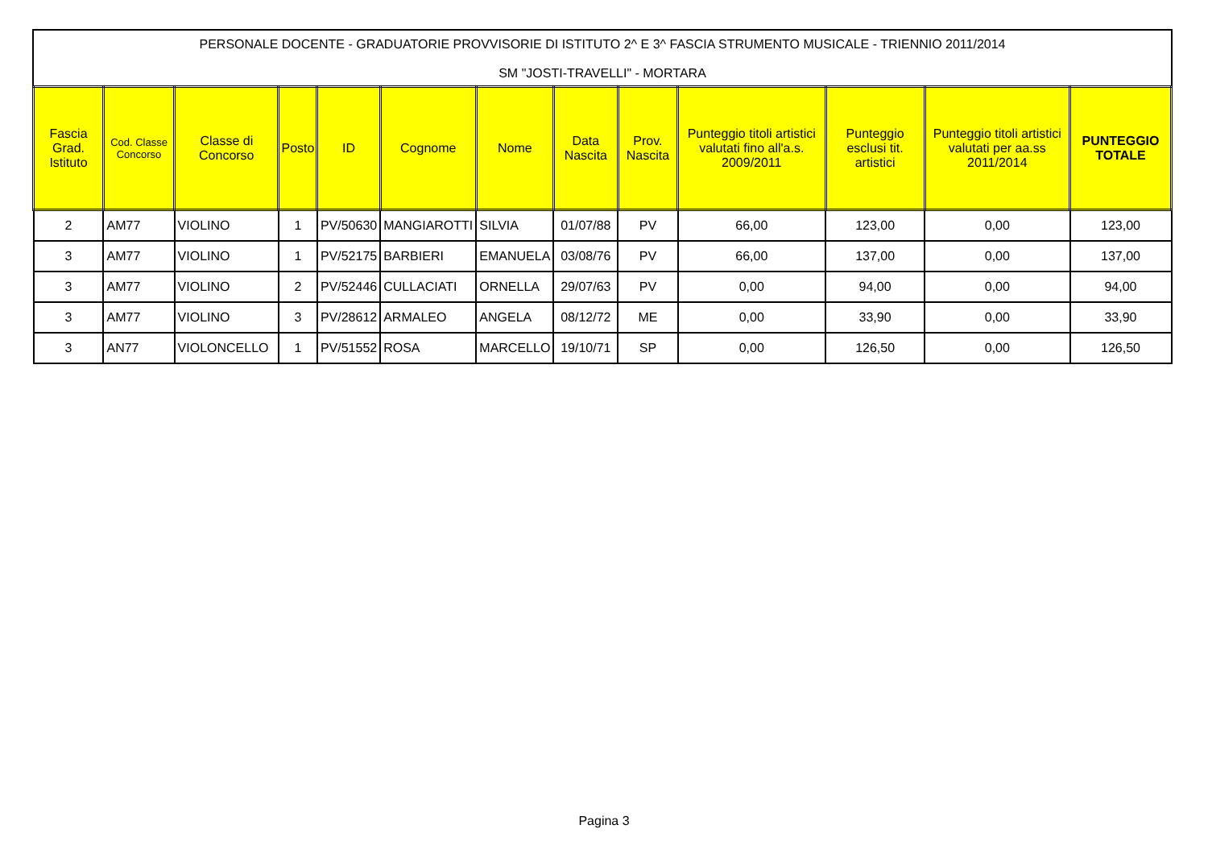PERSONALE DOCENTE - GRADUATORIE PROVVISORIE DI ISTITUTO 2^ E 3^ FASCIA STRUMENTO MUSICALE - TRIENNIO 2011/2014
SM "JOSTI-TRAVELLI" - MORTARA
| Fascia Grad. Istituto | Cod. Classe Concorso | Classe di Concorso | Posto | ID | Cognome | Nome | Data Nascita | Prov. Nascita | Punteggio titoli artistici valutati fino all'a.s. 2009/2011 | Punteggio esclusi tit. artistici | Punteggio titoli artistici valutati per aa.ss 2011/2014 | PUNTEGGIO TOTALE |
| --- | --- | --- | --- | --- | --- | --- | --- | --- | --- | --- | --- | --- |
| 2 | AM77 | VIOLINO | 1 | PV/50630 | MANGIAROTTI | SILVIA | 01/07/88 | PV | 66,00 | 123,00 | 0,00 | 123,00 |
| 3 | AM77 | VIOLINO | 1 | PV/52175 | BARBIERI | EMANUELA | 03/08/76 | PV | 66,00 | 137,00 | 0,00 | 137,00 |
| 3 | AM77 | VIOLINO | 2 | PV/52446 | CULLACIATI | ORNELLA | 29/07/63 | PV | 0,00 | 94,00 | 0,00 | 94,00 |
| 3 | AM77 | VIOLINO | 3 | PV/28612 | ARMALEO | ANGELA | 08/12/72 | ME | 0,00 | 33,90 | 0,00 | 33,90 |
| 3 | AN77 | VIOLONCELLO | 1 | PV/51552 | ROSA | MARCELLO | 19/10/71 | SP | 0,00 | 126,50 | 0,00 | 126,50 |
Pagina 3